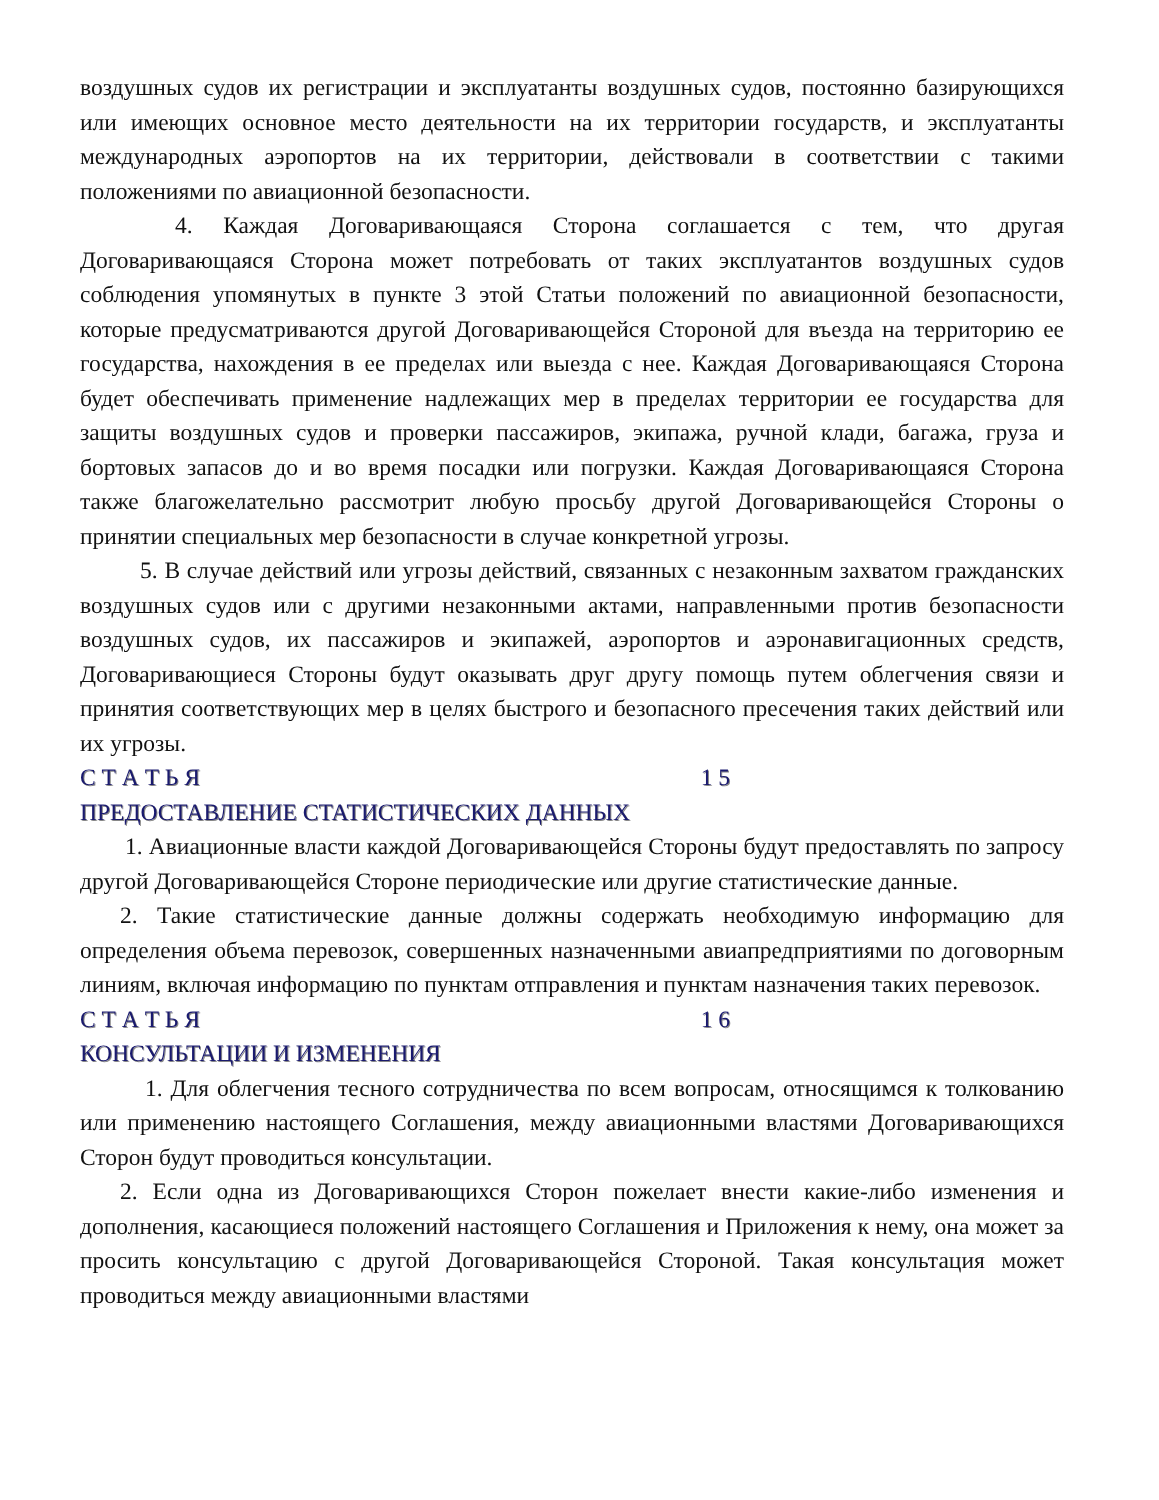воздушных судов их регистрации и эксплуатанты воздушных судов, постоянно базирующихся или имеющих основное место деятельности на их территории государств, и эксплуатанты международных аэропортов на их территории, действовали в соответствии с такими положениями по авиационной безопасности.
4. Каждая Договаривающаяся Сторона соглашается с тем, что другая Договаривающаяся Сторона может потребовать от таких эксплуатантов воздушных судов соблюдения упомянутых в пункте 3 этой Статьи положений по авиационной безопасности, которые предусматриваются другой Договаривающейся Стороной для въезда на территорию ее государства, нахождения в ее пределах или выезда с нее. Каждая Договаривающаяся Сторона будет обеспечивать применение надлежащих мер в пределах территории ее государства для защиты воздушных судов и проверки пассажиров, экипажа, ручной клади, багажа, груза и бортовых запасов до и во время посадки или погрузки. Каждая Договаривающаяся Сторона также благожелательно рассмотрит любую просьбу другой Договаривающейся Стороны о принятии специальных мер безопасности в случае конкретной угрозы.
5. В случае действий или угрозы действий, связанных с незаконным захватом гражданских воздушных судов или с другими незаконными актами, направленными против безопасности воздушных судов, их пассажиров и экипажей, аэропортов и аэронавигационных средств, Договаривающиеся Стороны будут оказывать друг другу помощь путем облегчения связи и принятия соответствующих мер в целях быстрого и безопасного пресечения таких действий или их угрозы.
С Т А Т Ь Я 1 5
ПРЕДОСТАВЛЕНИЕ СТАТИСТИЧЕСКИХ ДАННЫХ
1. Авиационные власти каждой Договаривающейся Стороны будут предоставлять по запросу другой Договаривающейся Стороне периодические или другие статистические данные.
2. Такие статистические данные должны содержать необходимую информацию для определения объема перевозок, совершенных назначенными авиапредприятиями по договорным линиям, включая информацию по пунктам отправления и пунктам назначения таких перевозок.
С Т А Т Ь Я 1 6
КОНСУЛЬТАЦИИ И ИЗМЕНЕНИЯ
1. Для облегчения тесного сотрудничества по всем вопросам, относящимся к толкованию или применению настоящего Соглашения, между авиационными властями Договаривающихся Сторон будут проводиться консультации.
2. Если одна из Договаривающихся Сторон пожелает внести какие-либо изменения и дополнения, касающиеся положений настоящего Соглашения и Приложения к нему, она может за просить консультацию с другой Договаривающейся Стороной. Такая консультация может проводиться между авиационными властями